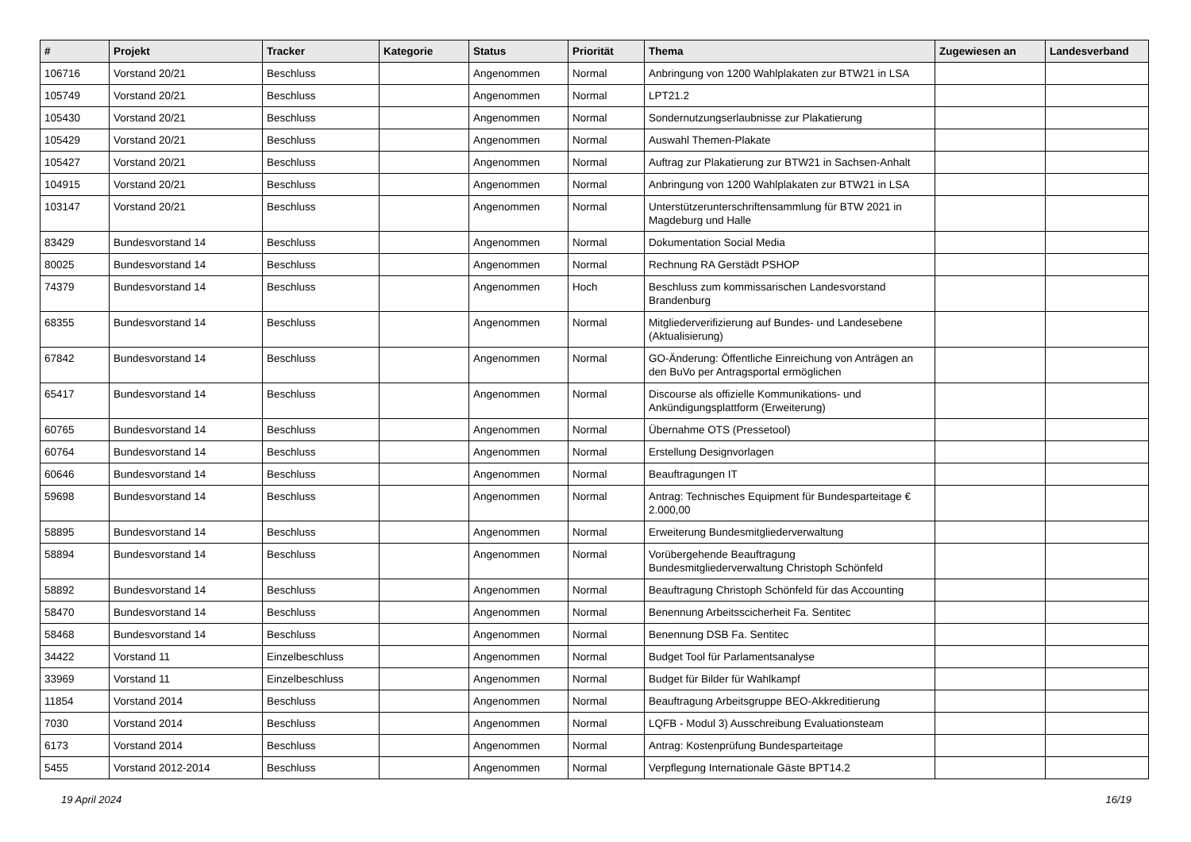| # | Projekt | Tracker | Kategorie | Status | Priorität | Thema | Zugewiesen an | Landesverband |
| --- | --- | --- | --- | --- | --- | --- | --- | --- |
| 106716 | Vorstand 20/21 | Beschluss | | Angenommen | Normal | Anbringung von 1200 Wahlplakaten zur BTW21 in LSA | | |
| 105749 | Vorstand 20/21 | Beschluss | | Angenommen | Normal | LPT21.2 | | |
| 105430 | Vorstand 20/21 | Beschluss | | Angenommen | Normal | Sondernutzungserlaubnisse zur Plakatierung | | |
| 105429 | Vorstand 20/21 | Beschluss | | Angenommen | Normal | Auswahl Themen-Plakate | | |
| 105427 | Vorstand 20/21 | Beschluss | | Angenommen | Normal | Auftrag zur Plakatierung zur BTW21 in Sachsen-Anhalt | | |
| 104915 | Vorstand 20/21 | Beschluss | | Angenommen | Normal | Anbringung von 1200 Wahlplakaten zur BTW21 in LSA | | |
| 103147 | Vorstand 20/21 | Beschluss | | Angenommen | Normal | Unterstützerunterschriftensammlung für BTW 2021 in Magdeburg und Halle | | |
| 83429 | Bundesvorstand 14 | Beschluss | | Angenommen | Normal | Dokumentation Social Media | | |
| 80025 | Bundesvorstand 14 | Beschluss | | Angenommen | Normal | Rechnung RA Gerstädt PSHOP | | |
| 74379 | Bundesvorstand 14 | Beschluss | | Angenommen | Hoch | Beschluss zum kommissarischen Landesvorstand Brandenburg | | |
| 68355 | Bundesvorstand 14 | Beschluss | | Angenommen | Normal | Mitgliederverifizierung auf Bundes- und Landesebene (Aktualisierung) | | |
| 67842 | Bundesvorstand 14 | Beschluss | | Angenommen | Normal | GO-Änderung: Öffentliche Einreichung von Anträgen an den BuVo per Antragsportal ermöglichen | | |
| 65417 | Bundesvorstand 14 | Beschluss | | Angenommen | Normal | Discourse als offizielle Kommunikations- und Ankündigungsplattform (Erweiterung) | | |
| 60765 | Bundesvorstand 14 | Beschluss | | Angenommen | Normal | Übernahme OTS (Pressetool) | | |
| 60764 | Bundesvorstand 14 | Beschluss | | Angenommen | Normal | Erstellung Designvorlagen | | |
| 60646 | Bundesvorstand 14 | Beschluss | | Angenommen | Normal | Beauftragungen IT | | |
| 59698 | Bundesvorstand 14 | Beschluss | | Angenommen | Normal | Antrag: Technisches Equipment für Bundesparteitage € 2.000,00 | | |
| 58895 | Bundesvorstand 14 | Beschluss | | Angenommen | Normal | Erweiterung Bundesmitgliederverwaltung | | |
| 58894 | Bundesvorstand 14 | Beschluss | | Angenommen | Normal | Vorübergehende Beauftragung Bundesmitgliederverwaltung Christoph Schönfeld | | |
| 58892 | Bundesvorstand 14 | Beschluss | | Angenommen | Normal | Beauftragung Christoph Schönfeld für das Accounting | | |
| 58470 | Bundesvorstand 14 | Beschluss | | Angenommen | Normal | Benennung Arbeitsscicherheit Fa. Sentitec | | |
| 58468 | Bundesvorstand 14 | Beschluss | | Angenommen | Normal | Benennung DSB Fa. Sentitec | | |
| 34422 | Vorstand 11 | Einzelbeschluss | | Angenommen | Normal | Budget Tool für Parlamentsanalyse | | |
| 33969 | Vorstand 11 | Einzelbeschluss | | Angenommen | Normal | Budget für Bilder für Wahlkampf | | |
| 11854 | Vorstand 2014 | Beschluss | | Angenommen | Normal | Beauftragung Arbeitsgruppe BEO-Akkreditierung | | |
| 7030 | Vorstand 2014 | Beschluss | | Angenommen | Normal | LQFB - Modul 3) Ausschreibung Evaluationsteam | | |
| 6173 | Vorstand 2014 | Beschluss | | Angenommen | Normal | Antrag: Kostenprüfung Bundesparteitage | | |
| 5455 | Vorstand 2012-2014 | Beschluss | | Angenommen | Normal | Verpflegung Internationale Gäste BPT14.2 | | |
19 April 2024 16/19